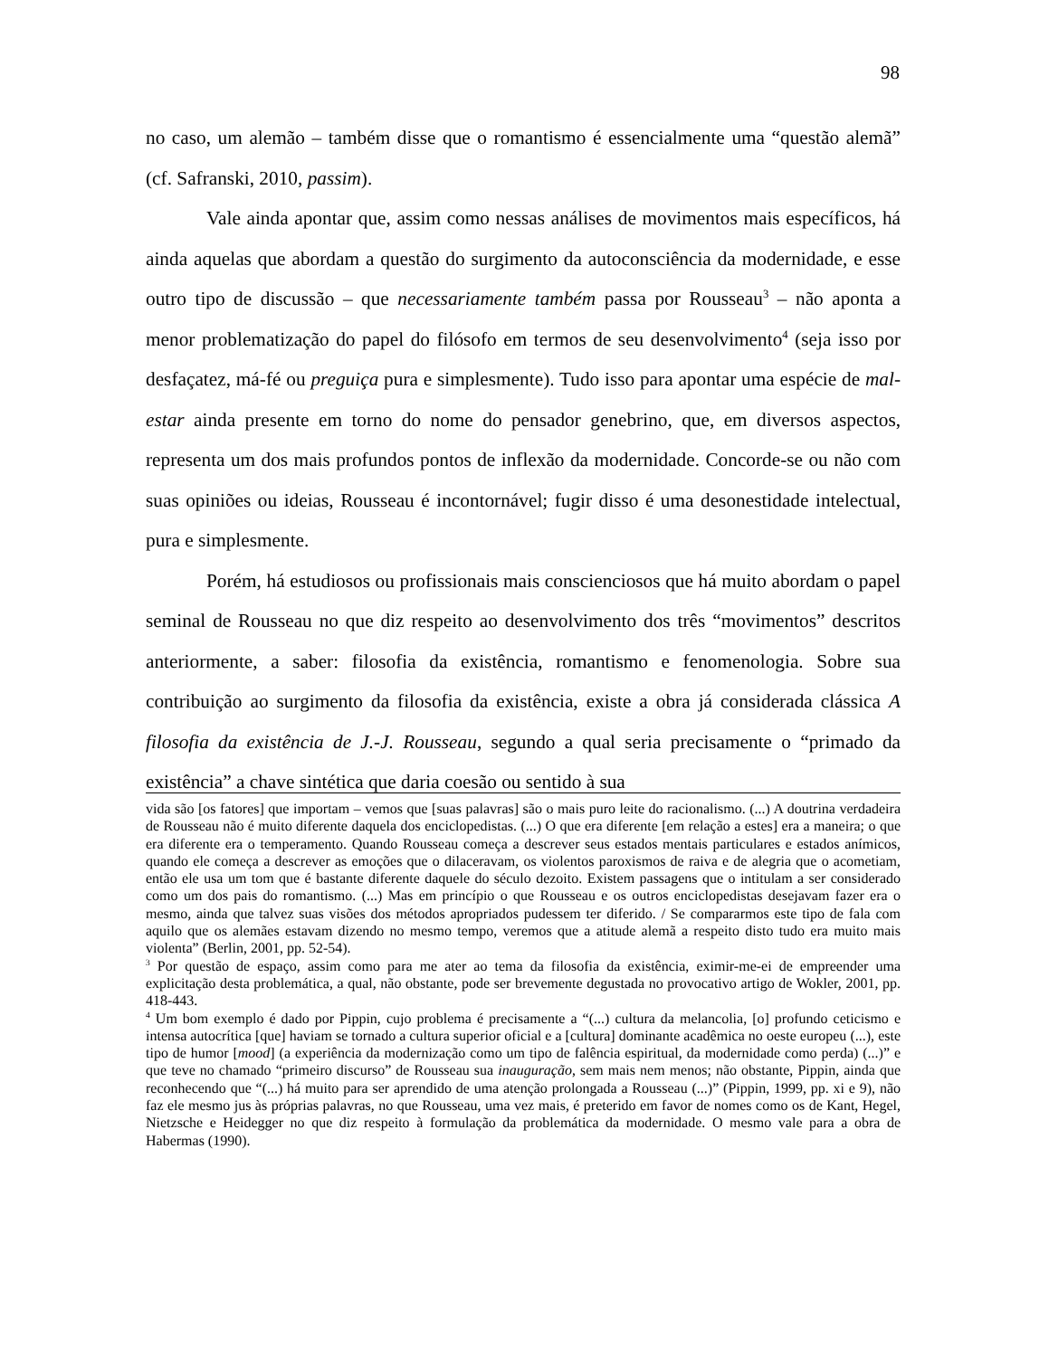98
no caso, um alemão – também disse que o romantismo é essencialmente uma “questão alemã” (cf. Safranski, 2010, passim).
Vale ainda apontar que, assim como nessas análises de movimentos mais específicos, há ainda aquelas que abordam a questão do surgimento da autoconsciência da modernidade, e esse outro tipo de discussão – que necessariamente também passa por Rousseau<sup>3</sup> – não aponta a menor problematização do papel do filósofo em termos de seu desenvolvimento<sup>4</sup> (seja isso por desfaçatez, má-fé ou preguiça pura e simplesmente). Tudo isso para apontar uma espécie de mal-estar ainda presente em torno do nome do pensador genebrino, que, em diversos aspectos, representa um dos mais profundos pontos de inflexão da modernidade. Concorde-se ou não com suas opiniões ou ideias, Rousseau é incontornável; fugir disso é uma desonestidade intelectual, pura e simplesmente.
Porém, há estudiosos ou profissionais mais conscienciosos que há muito abordam o papel seminal de Rousseau no que diz respeito ao desenvolvimento dos três “movimentos” descritos anteriormente, a saber: filosofia da existência, romantismo e fenomenologia. Sobre sua contribuição ao surgimento da filosofia da existência, existe a obra já considerada clássica A filosofia da existência de J.-J. Rousseau, segundo a qual seria precisamente o “primado da existência” a chave sintética que daria coesão ou sentido à sua
vida são [os fatores] que importam – vemos que [suas palavras] são o mais puro leite do racionalismo. (...) A doutrina verdadeira de Rousseau não é muito diferente daquela dos enciclopedistas. (...) O que era diferente [em relação a estes] era a maneira; o que era diferente era o temperamento. Quando Rousseau começa a descrever seus estados mentais particulares e estados anímicos, quando ele começa a descrever as emoções que o dilaceravam, os violentos paroxismos de raiva e de alegria que o acometiam, então ele usa um tom que é bastante diferente daquele do século dezoito. Existem passagens que o intitulam a ser considerado como um dos pais do romantismo. (...) Mas em princípio o que Rousseau e os outros enciclopedistas desejavam fazer era o mesmo, ainda que talvez suas visões dos métodos apropriados pudessem ter diferido. / Se compararmos este tipo de fala com aquilo que os alemães estavam dizendo no mesmo tempo, veremos que a atitude alemã a respeito disto tudo era muito mais violenta” (Berlin, 2001, pp. 52-54).
<sup>3</sup> Por questão de espaço, assim como para me ater ao tema da filosofia da existência, eximir-me-ei de empreender uma explicitação desta problemática, a qual, não obstante, pode ser brevemente degustada no provocativo artigo de Wokler, 2001, pp. 418-443.
<sup>4</sup> Um bom exemplo é dado por Pippin, cujo problema é precisamente a “(...) cultura da melancolia, [o] profundo ceticismo e intensa autocrítica [que] haviam se tornado a cultura superior oficial e a [cultura] dominante acadêmica no oeste europeu (...), este tipo de humor [mood] (a experiência da modernização como um tipo de falência espiritual, da modernidade como perda) (...)” e que teve no chamado “primeiro discurso” de Rousseau sua inauguração, sem mais nem menos; não obstante, Pippin, ainda que reconhecendo que “(...) há muito para ser aprendido de uma atenção prolongada a Rousseau (...)” (Pippin, 1999, pp. xi e 9), não faz ele mesmo jus às próprias palavras, no que Rousseau, uma vez mais, é preterido em favor de nomes como os de Kant, Hegel, Nietzsche e Heidegger no que diz respeito à formulação da problemática da modernidade. O mesmo vale para a obra de Habermas (1990).